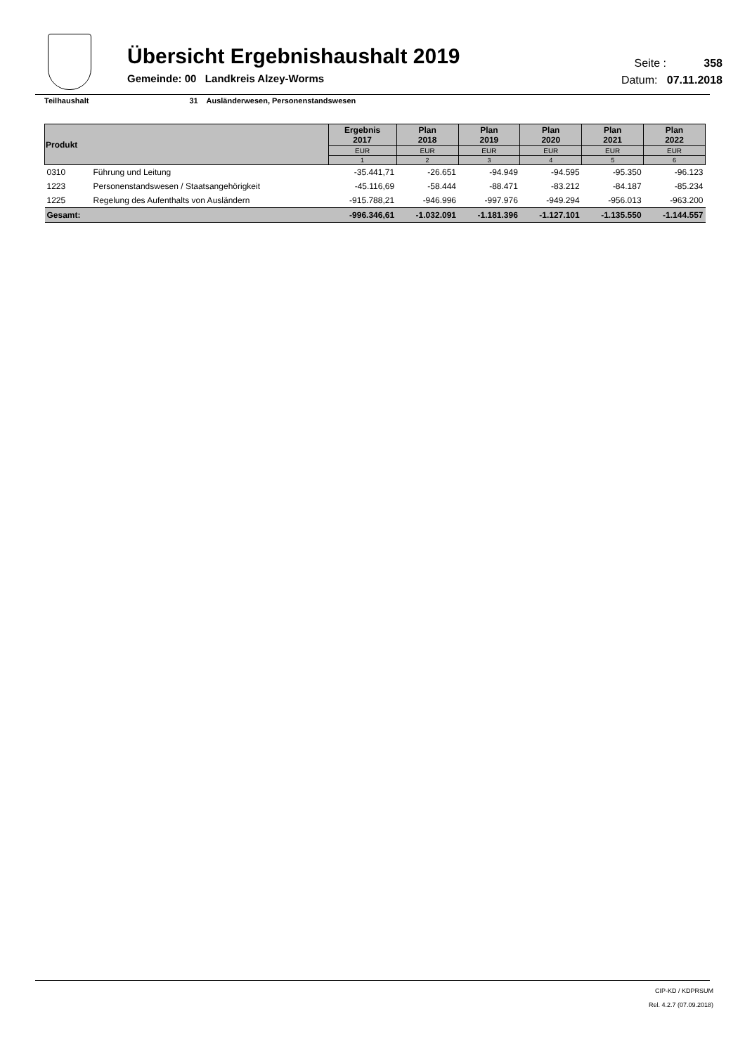Übersicht Ergebnishaushalt 2019
Gemeinde: 00 Landkreis Alzey-Worms
Seite : 358
Datum: 07.11.2018
Teilhaushalt 31 Ausländerwesen, Personenstandswesen
| Produkt | | Ergebnis 2017 | Plan 2018 | Plan 2019 | Plan 2020 | Plan 2021 | Plan 2022 |
| --- | --- | --- | --- | --- | --- | --- | --- |
| | | EUR | EUR | EUR | EUR | EUR | EUR |
| | | 1 | 2 | 3 | 4 | 5 | 6 |
| 0310 | Führung und Leitung | -35.441,71 | -26.651 | -94.949 | -94.595 | -95.350 | -96.123 |
| 1223 | Personenstandswesen / Staatsangehörigkeit | -45.116,69 | -58.444 | -88.471 | -83.212 | -84.187 | -85.234 |
| 1225 | Regelung des Aufenthalts von Ausländern | -915.788,21 | -946.996 | -997.976 | -949.294 | -956.013 | -963.200 |
| Gesamt: | | -996.346,61 | -1.032.091 | -1.181.396 | -1.127.101 | -1.135.550 | -1.144.557 |
CIP-KD / KDPRSUM
Rel. 4.2.7 (07.09.2018)